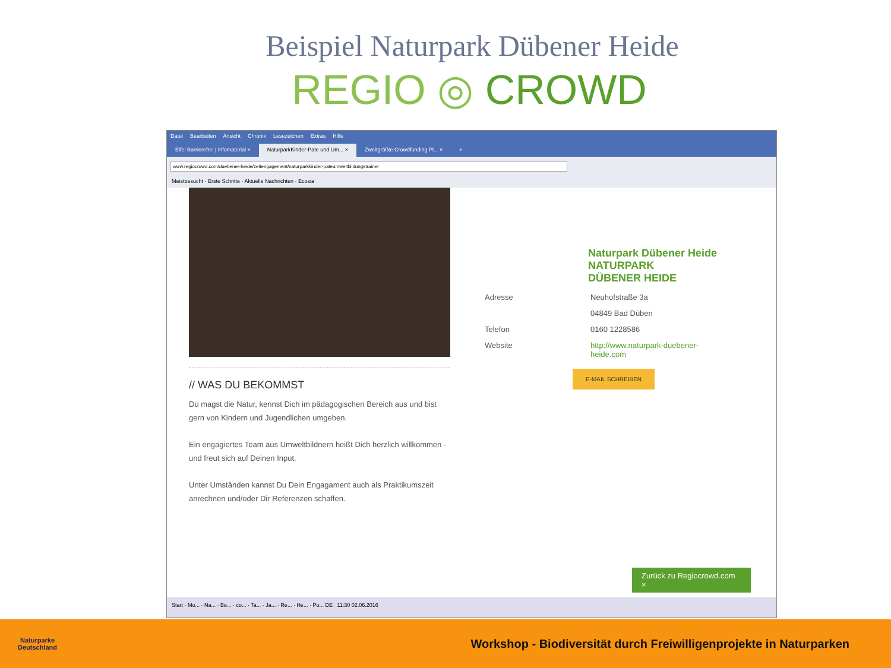Beispiel Naturpark Dübener Heide
REGIO ◎ CROWD
Datei Bearbeiten Ansicht Chronik Lesezeichen Extras Hilfe
Eifel Barrierefrei | Infomaterial ×
NaturparkKinder-Pate und Um... ×
Zweitgrößte Crowdfunding Pl... ×
+
www.regiocrowd.com/duebener-heide/zeitengagement/naturparkkinder-pateumweltbildungstrainer
Meistbesucht · Erste Schritte · Aktuelle Nachrichten · Ecosia
// WAS DU BEKOMMST
Du magst die Natur, kennst Dich im pädagogischen Bereich aus und bist gern von Kindern und Jugendlichen umgeben.
Ein engagiertes Team aus Umweltbildnern heißt Dich herzlich willkommen - und freut sich auf Deinen Input.
Unter Umständen kannst Du Dein Engagament auch als Praktikumszeit anrechnen und/oder Dir Referenzen schaffen.
Naturpark Dübener Heide
NATURPARK
DÜBENER HEIDE
| Adresse | Neuhofstraße 3a |
| | 04849 Bad Düben |
| Telefon | 0160 1228586 |
| Website | http://www.naturpark-duebener- heide.com |
E-MAIL SCHREIBEN
Zurück zu Regiocrowd.com ×
Start · Mo... · Na... · Be... · co... · Ta... · Ja... · Re... · He... · Po... DE 11:30 02.06.2016
Naturparke
Deutschland
Workshop - Biodiversität durch Freiwilligenprojekte in Naturparken